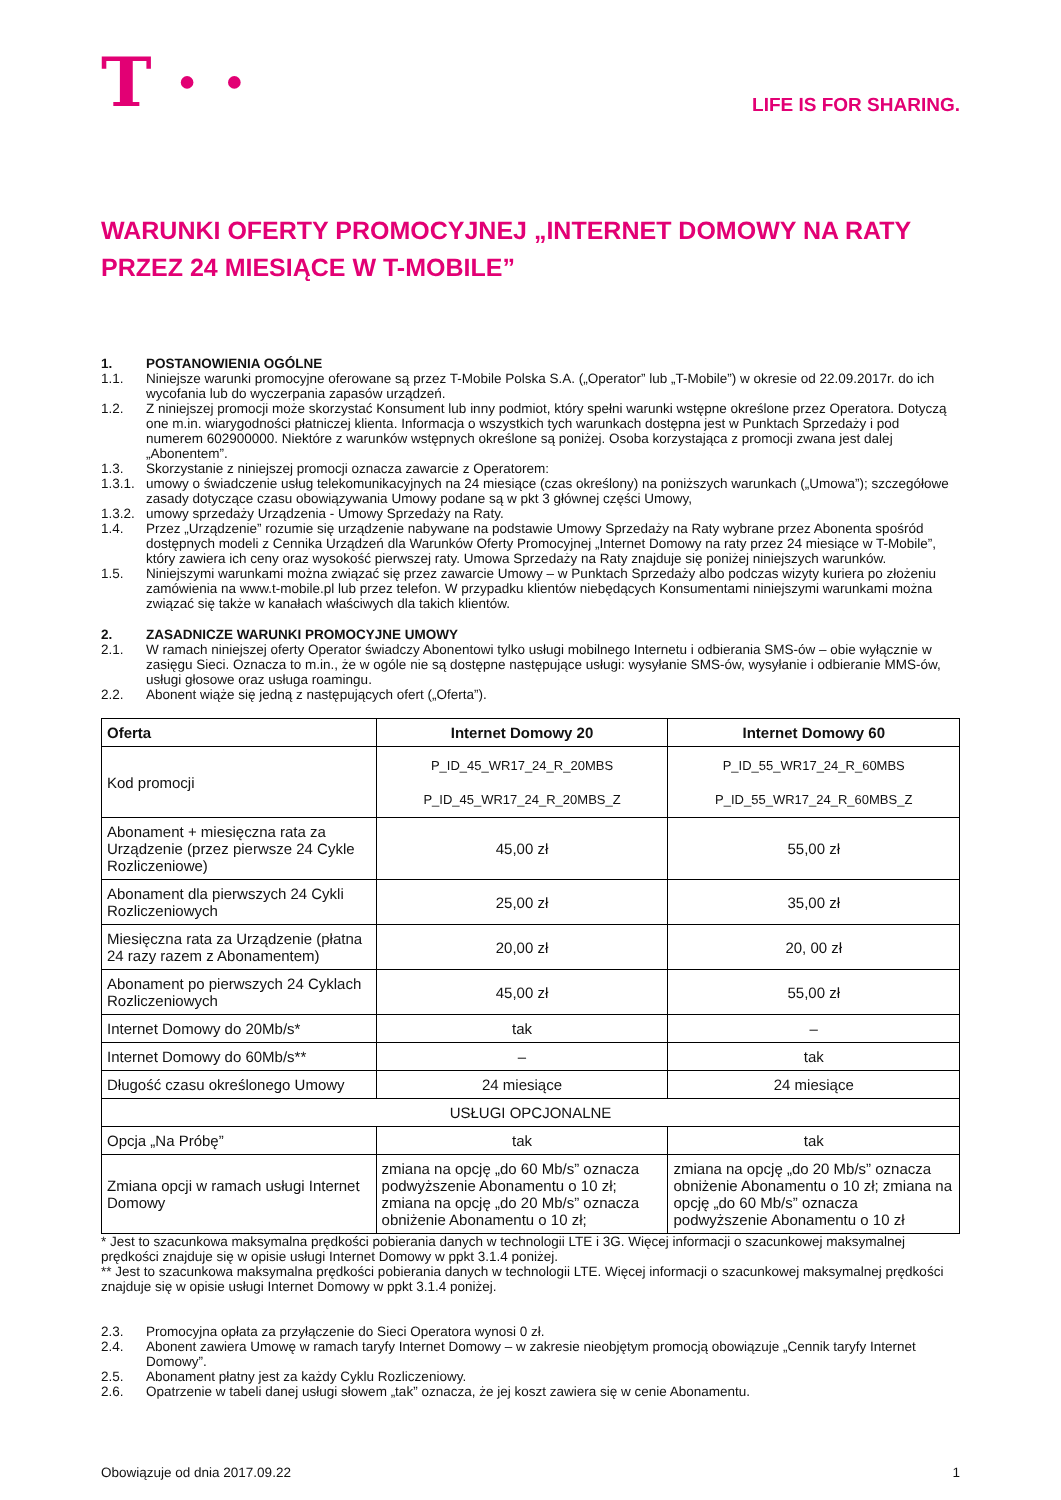T · ·
LIFE IS FOR SHARING.
WARUNKI OFERTY PROMOCYJNEJ „INTERNET DOMOWY NA RATY
PRZEZ 24 MIESIĄCE W T-MOBILE”
1. POSTANOWIENIA OGÓLNE
1.1. Niniejsze warunki promocyjne oferowane są przez T-Mobile Polska S.A. („Operator” lub „T-Mobile”) w okresie od 22.09.2017r. do ich wycofania lub do wyczerpania zapasów urządzeń.
1.2. Z niniejszej promocji może skorzystać Konsument lub inny podmiot, który spełni warunki wstępne określone przez Operatora. Dotyczą one m.in. wiarygodności płatniczej klienta. Informacja o wszystkich tych warunkach dostępna jest w Punktach Sprzedaży i pod numerem 602900000. Niektóre z warunków wstępnych określone są poniżej. Osoba korzystająca z promocji zwana jest dalej „Abonentem”.
1.3. Skorzystanie z niniejszej promocji oznacza zawarcie z Operatorem:
1.3.1. umowy o świadczenie usług telekomunikacyjnych na 24 miesiące (czas określony) na poniższych warunkach („Umowa”); szczegółowe zasady dotyczące czasu obowiązywania Umowy podane są w pkt 3 głównej części Umowy,
1.3.2. umowy sprzedaży Urządzenia - Umowy Sprzedaży na Raty.
1.4. Przez „Urządzenie” rozumie się urządzenie nabywane na podstawie Umowy Sprzedaży na Raty wybrane przez Abonenta spośród dostępnych modeli z Cennika Urządzeń dla Warunków Oferty Promocyjnej „Internet Domowy na raty przez 24 miesiące w T-Mobile”, który zawiera ich ceny oraz wysokość pierwszej raty. Umowa Sprzedaży na Raty znajduje się poniżej niniejszych warunków.
1.5. Niniejszymi warunkami można związać się przez zawarcie Umowy – w Punktach Sprzedaży albo podczas wizyty kuriera po złożeniu zamówienia na www.t-mobile.pl lub przez telefon. W przypadku klientów niebędących Konsumentami niniejszymi warunkami można związać się także w kanałach właściwych dla takich klientów.
2. ZASADNICZE WARUNKI PROMOCYJNE UMOWY
2.1. W ramach niniejszej oferty Operator świadczy Abonentowi tylko usługi mobilnego Internetu i odbierania SMS-ów – obie wyłącznie w zasięgu Sieci. Oznacza to m.in., że w ogóle nie są dostępne następujące usługi: wysyłanie SMS-ów, wysyłanie i odbieranie MMS-ów, usługi głosowe oraz usługa roamingu.
2.2. Abonent wiąże się jedną z następujących ofert („Oferta”).
| Oferta | Internet Domowy 20 | Internet Domowy 60 |
| --- | --- | --- |
| Kod promocji | P_ID_45_WR17_24_R_20MBS P_ID_45_WR17_24_R_20MBS_Z | P_ID_55_WR17_24_R_60MBS P_ID_55_WR17_24_R_60MBS_Z |
| Abonament + miesięczna rata za Urządzenie (przez pierwsze 24 Cykle Rozliczeniowe) | 45,00 zł | 55,00 zł |
| Abonament dla pierwszych 24 Cykli Rozliczeniowych | 25,00 zł | 35,00 zł |
| Miesięczna rata za Urządzenie (płatna 24 razy razem z Abonamentem) | 20,00 zł | 20, 00 zł |
| Abonament po pierwszych 24 Cyklach Rozliczeniowych | 45,00 zł | 55,00 zł |
| Internet Domowy do 20Mb/s* | tak | – |
| Internet Domowy do 60Mb/s** | – | tak |
| Długość czasu określonego Umowy | 24 miesiące | 24 miesiące |
| USŁUGI OPCJONALNE | | |
| Opcja „Na Próbę” | tak | tak |
| Zmiana opcji w ramach usługi Internet Domowy | zmiana na opcję „do 60 Mb/s” oznacza podwyższenie Abonamentu o 10 zł; zmiana na opcję „do 20 Mb/s” oznacza obniżenie Abonamentu o 10 zł; | zmiana na opcję „do 20 Mb/s” oznacza obniżenie Abonamentu o 10 zł; zmiana na opcję „do 60 Mb/s” oznacza podwyższenie Abonamentu o 10 zł |
* Jest to szacunkowa maksymalna prędkości pobierania danych w technologii LTE i 3G. Więcej informacji o szacunkowej maksymalnej prędkości znajduje się w opisie usługi Internet Domowy w ppkt 3.1.4 poniżej.
** Jest to szacunkowa maksymalna prędkości pobierania danych w technologii LTE. Więcej informacji o szacunkowej maksymalnej prędkości znajduje się w opisie usługi Internet Domowy w ppkt 3.1.4 poniżej.
2.3. Promocyjna opłata za przyłączenie do Sieci Operatora wynosi 0 zł.
2.4. Abonent zawiera Umowę w ramach taryfy Internet Domowy – w zakresie nieobjętym promocją obowiązuje „Cennik taryfy Internet Domowy”.
2.5. Abonament płatny jest za każdy Cyklu Rozliczeniowy.
2.6. Opatrzenie w tabeli danej usługi słowem „tak” oznacza, że jej koszt zawiera się w cenie Abonamentu.
Obowiązuje od dnia 2017.09.22 1